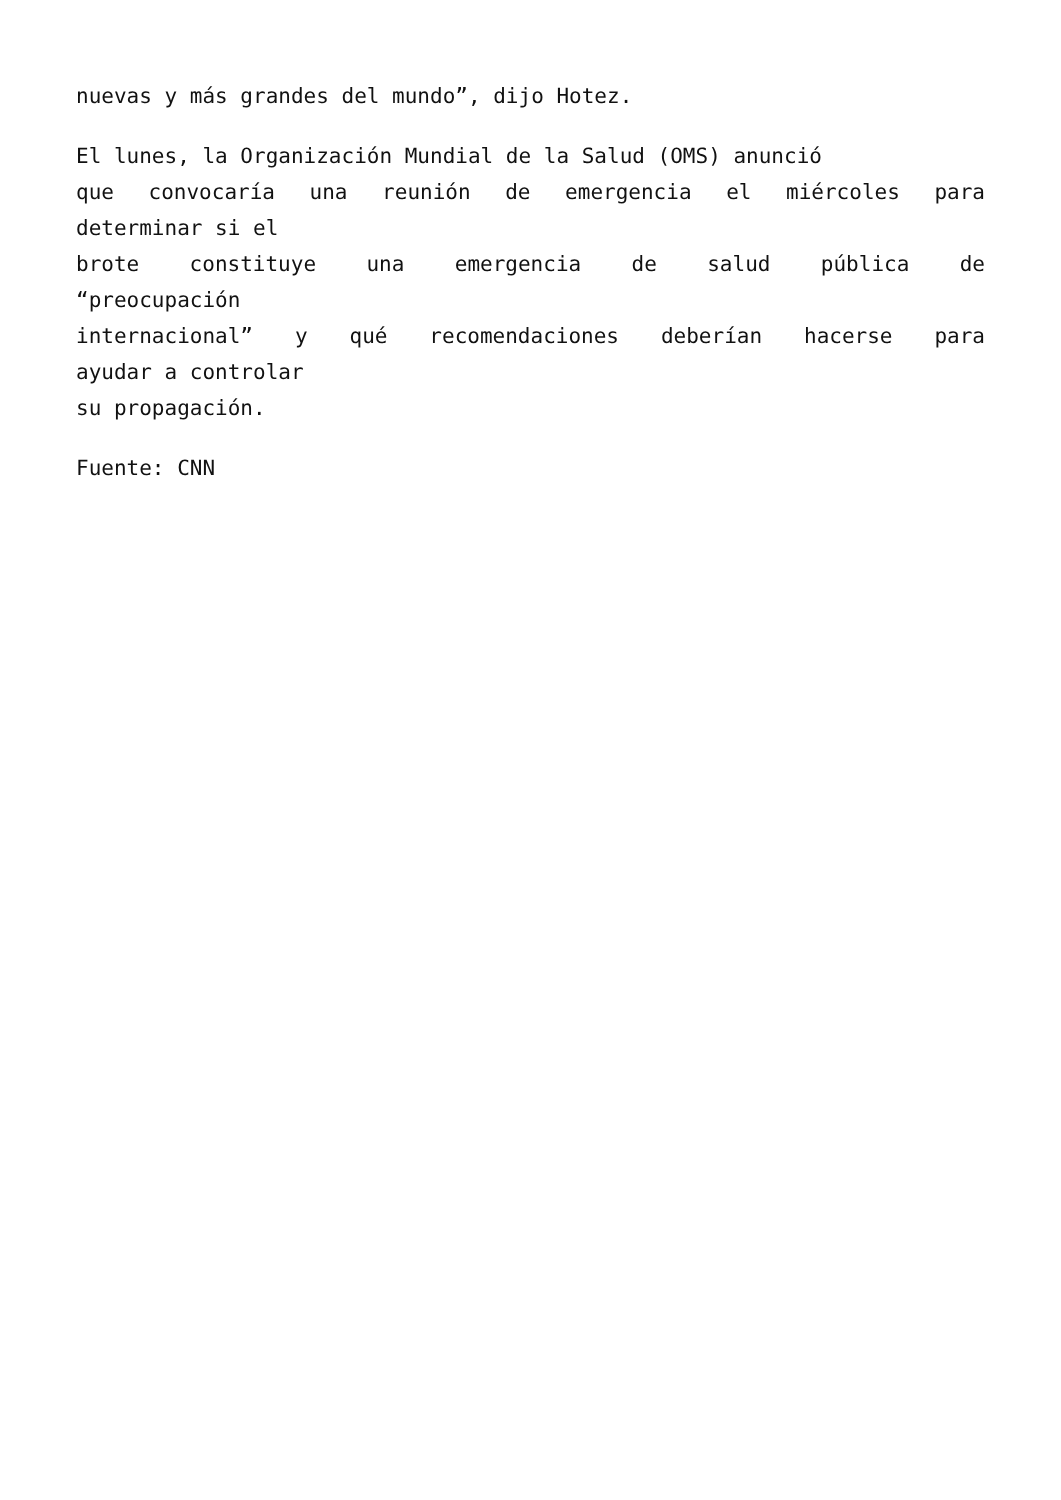nuevas y más grandes del mundo”, dijo Hotez.
El lunes, la Organización Mundial de la Salud (OMS) anunció
que convocaría una reunión de emergencia el miércoles para
determinar si el
brote constituye una emergencia de salud pública de
“preocupación
internacional” y qué recomendaciones deberían hacerse para
ayudar a controlar
su propagación.
Fuente: CNN